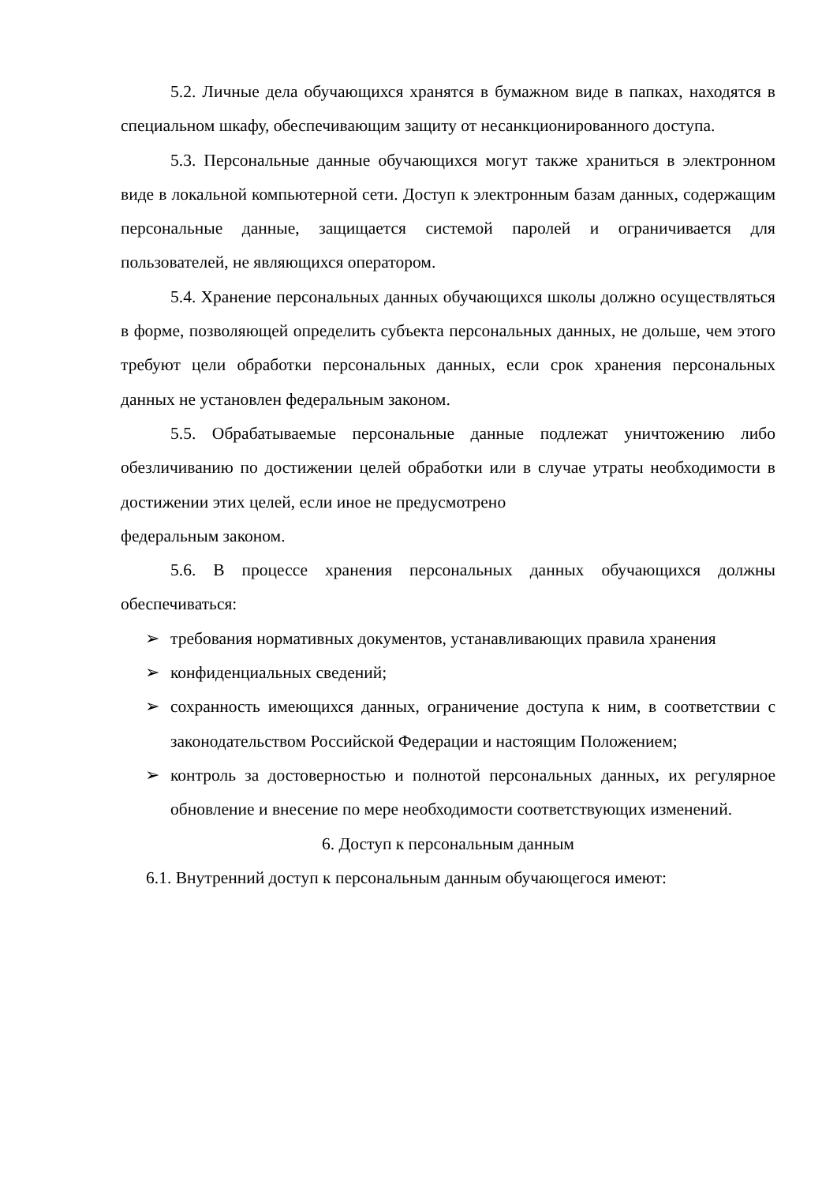5.2. Личные дела обучающихся хранятся в бумажном виде в папках, находятся в специальном шкафу, обеспечивающим защиту от несанкционированного доступа.
5.3. Персональные данные обучающихся могут также храниться в электронном виде в локальной компьютерной сети. Доступ к электронным базам данных, содержащим персональные данные, защищается системой паролей и ограничивается для пользователей, не являющихся оператором.
5.4. Хранение персональных данных обучающихся школы должно осуществляться в форме, позволяющей определить субъекта персональных данных, не дольше, чем этого требуют цели обработки персональных данных, если срок хранения персональных данных не установлен федеральным законом.
5.5. Обрабатываемые персональные данные подлежат уничтожению либо обезличиванию по достижении целей обработки или в случае утраты необходимости в достижении этих целей, если иное не предусмотрено
федеральным законом.
5.6. В процессе хранения персональных данных обучающихся должны обеспечиваться:
➢ требования нормативных документов, устанавливающих правила хранения
➢ конфиденциальных сведений;
➢ сохранность имеющихся данных, ограничение доступа к ним, в соответствии с законодательством Российской Федерации и настоящим Положением;
➢ контроль за достоверностью и полнотой персональных данных, их регулярное обновление и внесение по мере необходимости соответствующих изменений.
6. Доступ к персональным данным
6.1. Внутренний доступ к персональным данным обучающегося имеют: